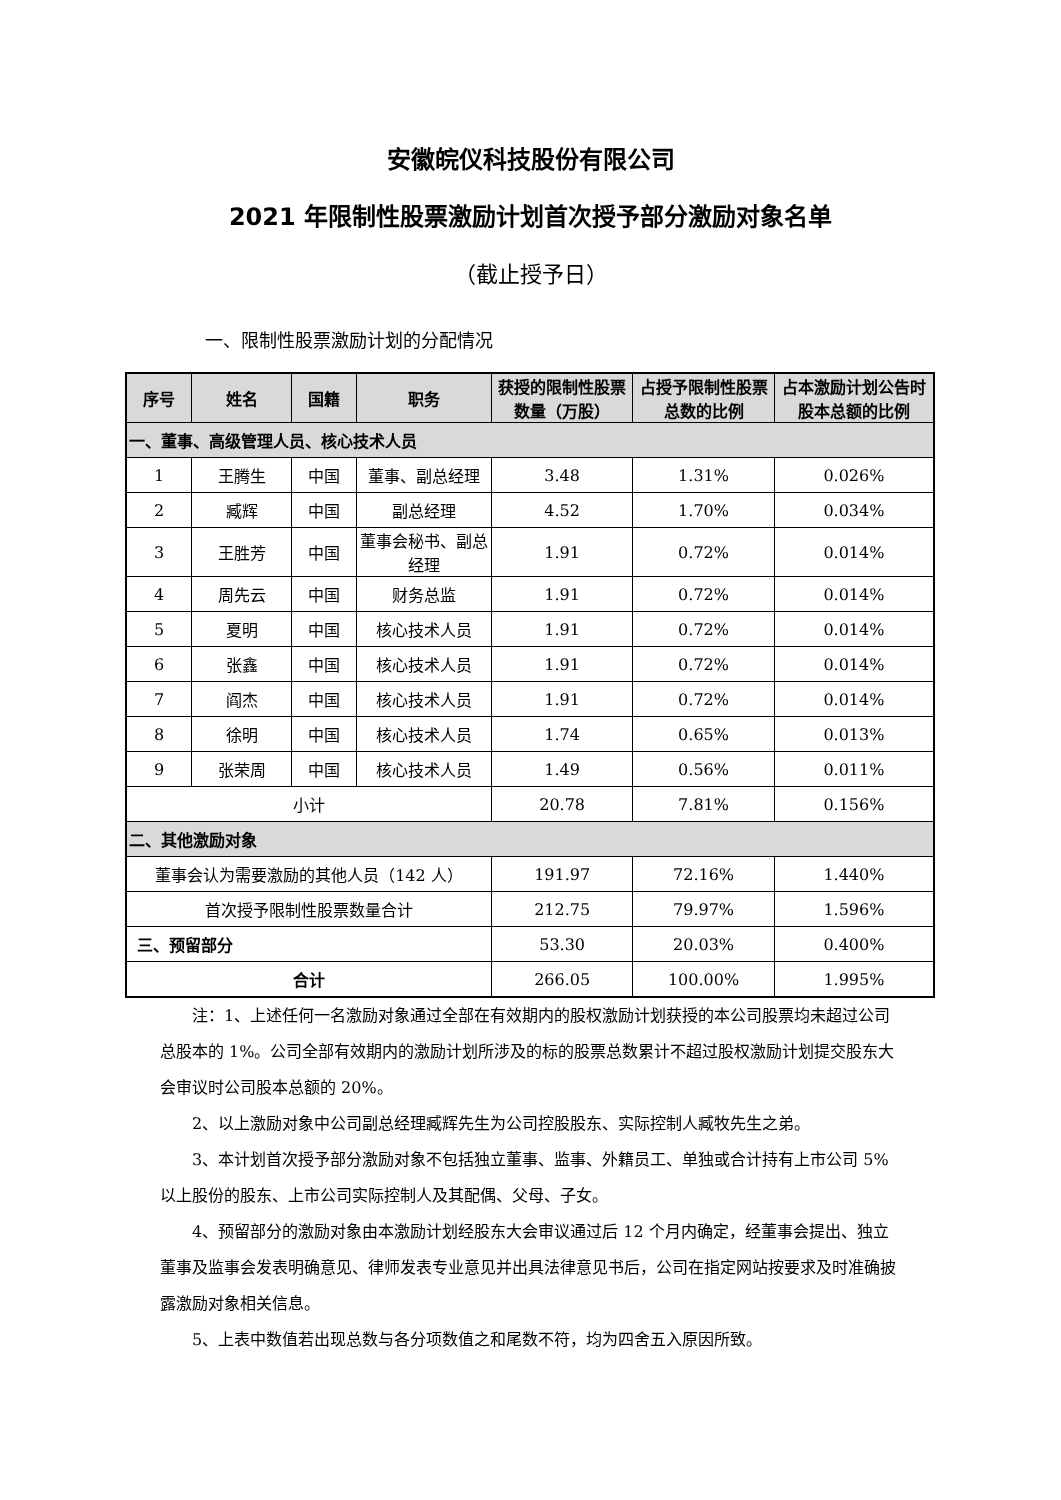安徽皖仪科技股份有限公司
2021 年限制性股票激励计划首次授予部分激励对象名单
（截止授予日）
一、限制性股票激励计划的分配情况
| 序号 | 姓名 | 国籍 | 职务 | 获授的限制性股票数量（万股） | 占授予限制性股票总数的比例 | 占本激励计划公告时股本总额的比例 |
| --- | --- | --- | --- | --- | --- | --- |
| 一、董事、高级管理人员、核心技术人员 | | | | | | |
| 1 | 王腾生 | 中国 | 董事、副总经理 | 3.48 | 1.31% | 0.026% |
| 2 | 臧辉 | 中国 | 副总经理 | 4.52 | 1.70% | 0.034% |
| 3 | 王胜芳 | 中国 | 董事会秘书、副总经理 | 1.91 | 0.72% | 0.014% |
| 4 | 周先云 | 中国 | 财务总监 | 1.91 | 0.72% | 0.014% |
| 5 | 夏明 | 中国 | 核心技术人员 | 1.91 | 0.72% | 0.014% |
| 6 | 张鑫 | 中国 | 核心技术人员 | 1.91 | 0.72% | 0.014% |
| 7 | 阎杰 | 中国 | 核心技术人员 | 1.91 | 0.72% | 0.014% |
| 8 | 徐明 | 中国 | 核心技术人员 | 1.74 | 0.65% | 0.013% |
| 9 | 张荣周 | 中国 | 核心技术人员 | 1.49 | 0.56% | 0.011% |
| 小计 | | | | 20.78 | 7.81% | 0.156% |
| 二、其他激励对象 | | | | | | |
| 董事会认为需要激励的其他人员（142 人） | | | | 191.97 | 72.16% | 1.440% |
| 首次授予限制性股票数量合计 | | | | 212.75 | 79.97% | 1.596% |
| 三、预留部分 | | | | 53.30 | 20.03% | 0.400% |
| 合计 | | | | 266.05 | 100.00% | 1.995% |
注：1、上述任何一名激励对象通过全部在有效期内的股权激励计划获授的本公司股票均未超过公司总股本的 1%。公司全部有效期内的激励计划所涉及的标的股票总数累计不超过股权激励计划提交股东大会审议时公司股本总额的 20%。
2、以上激励对象中公司副总经理臧辉先生为公司控股股东、实际控制人臧牧先生之弟。
3、本计划首次授予部分激励对象不包括独立董事、监事、外籍员工、单独或合计持有上市公司 5%以上股份的股东、上市公司实际控制人及其配偶、父母、子女。
4、预留部分的激励对象由本激励计划经股东大会审议通过后 12 个月内确定，经董事会提出、独立董事及监事会发表明确意见、律师发表专业意见并出具法律意见书后，公司在指定网站按要求及时准确披露激励对象相关信息。
5、上表中数值若出现总数与各分项数值之和尾数不符，均为四舍五入原因所致。